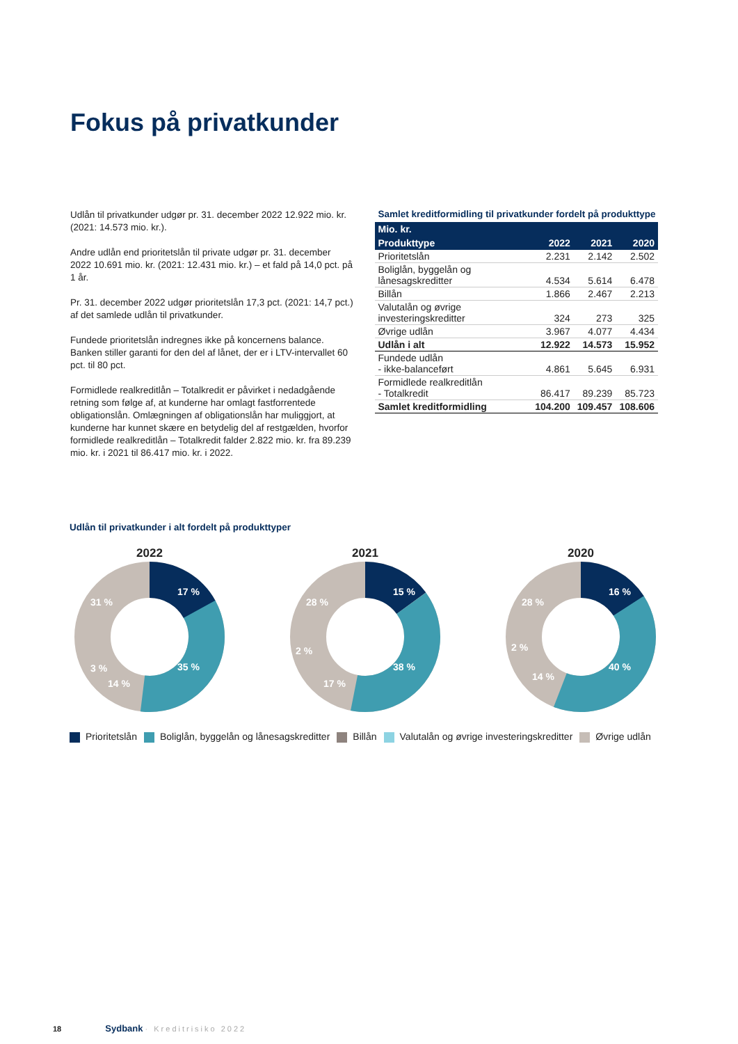Fokus på privatkunder
Udlån til privatkunder udgør pr. 31. december 2022 12.922 mio. kr. (2021: 14.573 mio. kr.).
Andre udlån end prioritetslån til private udgør pr. 31. december 2022 10.691 mio. kr. (2021: 12.431 mio. kr.) – et fald på 14,0 pct. på 1 år.
Pr. 31. december 2022 udgør prioritetslån 17,3 pct. (2021: 14,7 pct.) af det samlede udlån til privatkunder.
Fundede prioritetslån indregnes ikke på koncernens balance. Banken stiller garanti for den del af lånet, der er i LTV-intervallet 60 pct. til 80 pct.
Formidlede realkreditlån – Totalkredit er påvirket i nedadgående retning som følge af, at kunderne har omlagt fastforrentede obligationslån. Omlægningen af obligationslån har muliggjort, at kunderne har kunnet skære en betydelig del af restgælden, hvorfor formidlede realkreditlån – Totalkredit falder 2.822 mio. kr. fra 89.239 mio. kr. i 2021 til 86.417 mio. kr. i 2022.
Samlet kreditformidling til privatkunder fordelt på produkttype
| Mio. kr. | | | |
| --- | --- | --- | --- |
| Produkttype | 2022 | 2021 | 2020 |
| Prioritetslån | 2.231 | 2.142 | 2.502 |
| Boliglån, byggelån og lånesagskreditter | 4.534 | 5.614 | 6.478 |
| Billån | 1.866 | 2.467 | 2.213 |
| Valutalån og øvrige investeringskreditter | 324 | 273 | 325 |
| Øvrige udlån | 3.967 | 4.077 | 4.434 |
| Udlån i alt | 12.922 | 14.573 | 15.952 |
| Fundede udlån - ikke-balanceført | 4.861 | 5.645 | 6.931 |
| Formidlede realkreditlån - Totalkredit | 86.417 | 89.239 | 85.723 |
| Samlet kreditformidling | 104.200 | 109.457 | 108.606 |
Udlån til privatkunder i alt fordelt på produkttyper
2022
17 %
35 %
14 %
3 %
31 %
2021
15 %
38 %
17 %
2 %
28 %
2020
16 %
40 %
14 %
2 %
28 %
Prioritetslån Boliglån, byggelån og lånesagskreditter Billån Valutalån og øvrige investeringskreditter Øvrige udlån
18 Sydbank · Kreditrisiko 2022